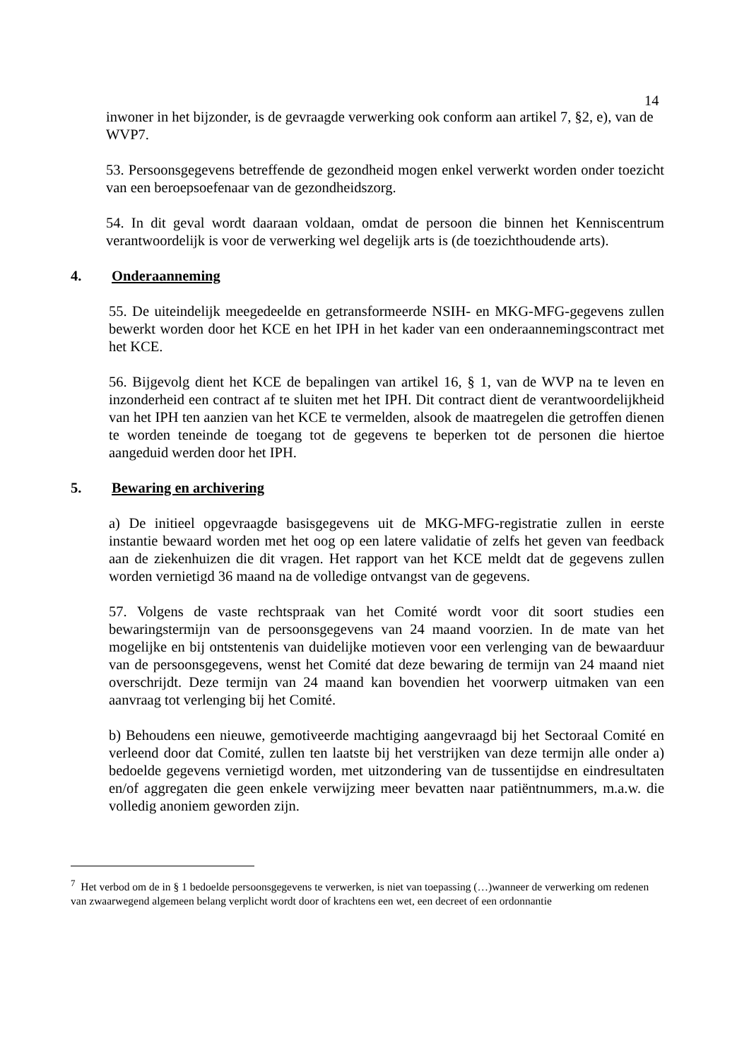14
inwoner in het bijzonder, is de gevraagde verwerking ook conform aan artikel 7, §2, e), van de WVP7.
53. Persoonsgegevens betreffende de gezondheid mogen enkel verwerkt worden onder toezicht van een beroepsoefenaar van de gezondheidszorg.
54. In dit geval wordt daaraan voldaan, omdat de persoon die binnen het Kenniscentrum verantwoordelijk is voor de verwerking wel degelijk arts is (de toezichthoudende arts).
4. Onderaanneming
55. De uiteindelijk meegedeelde en getransformeerde NSIH- en MKG-MFG-gegevens zullen bewerkt worden door het KCE en het IPH in het kader van een onderaannemingscontract met het KCE.
56. Bijgevolg dient het KCE de bepalingen van artikel 16, § 1, van de WVP na te leven en inzonderheid een contract af te sluiten met het IPH. Dit contract dient de verantwoordelijkheid van het IPH ten aanzien van het KCE te vermelden, alsook de maatregelen die getroffen dienen te worden teneinde de toegang tot de gegevens te beperken tot de personen die hiertoe aangeduid werden door het IPH.
5. Bewaring en archivering
a) De initieel opgevraagde basisgegevens uit de MKG-MFG-registratie zullen in eerste instantie bewaard worden met het oog op een latere validatie of zelfs het geven van feedback aan de ziekenhuizen die dit vragen. Het rapport van het KCE meldt dat de gegevens zullen worden vernietigd 36 maand na de volledige ontvangst van de gegevens.
57. Volgens de vaste rechtspraak van het Comité wordt voor dit soort studies een bewaringstermijn van de persoonsgegevens van 24 maand voorzien. In de mate van het mogelijke en bij ontstentenis van duidelijke motieven voor een verlenging van de bewaarduur van de persoonsgegevens, wenst het Comité dat deze bewaring de termijn van 24 maand niet overschrijdt. Deze termijn van 24 maand kan bovendien het voorwerp uitmaken van een aanvraag tot verlenging bij het Comité.
b) Behoudens een nieuwe, gemotiveerde machtiging aangevraagd bij het Sectoraal Comité en verleend door dat Comité, zullen ten laatste bij het verstrijken van deze termijn alle onder a) bedoelde gegevens vernietigd worden, met uitzondering van de tussentijdse en eindresultaten en/of aggregaten die geen enkele verwijzing meer bevatten naar patiëntnummers, m.a.w. die volledig anoniem geworden zijn.
<sup>7</sup> Het verbod om de in § 1 bedoelde persoonsgegevens te verwerken, is niet van toepassing (…)wanneer de verwerking om redenen van zwaarwegend algemeen belang verplicht wordt door of krachtens een wet, een decreet of een ordonnantie